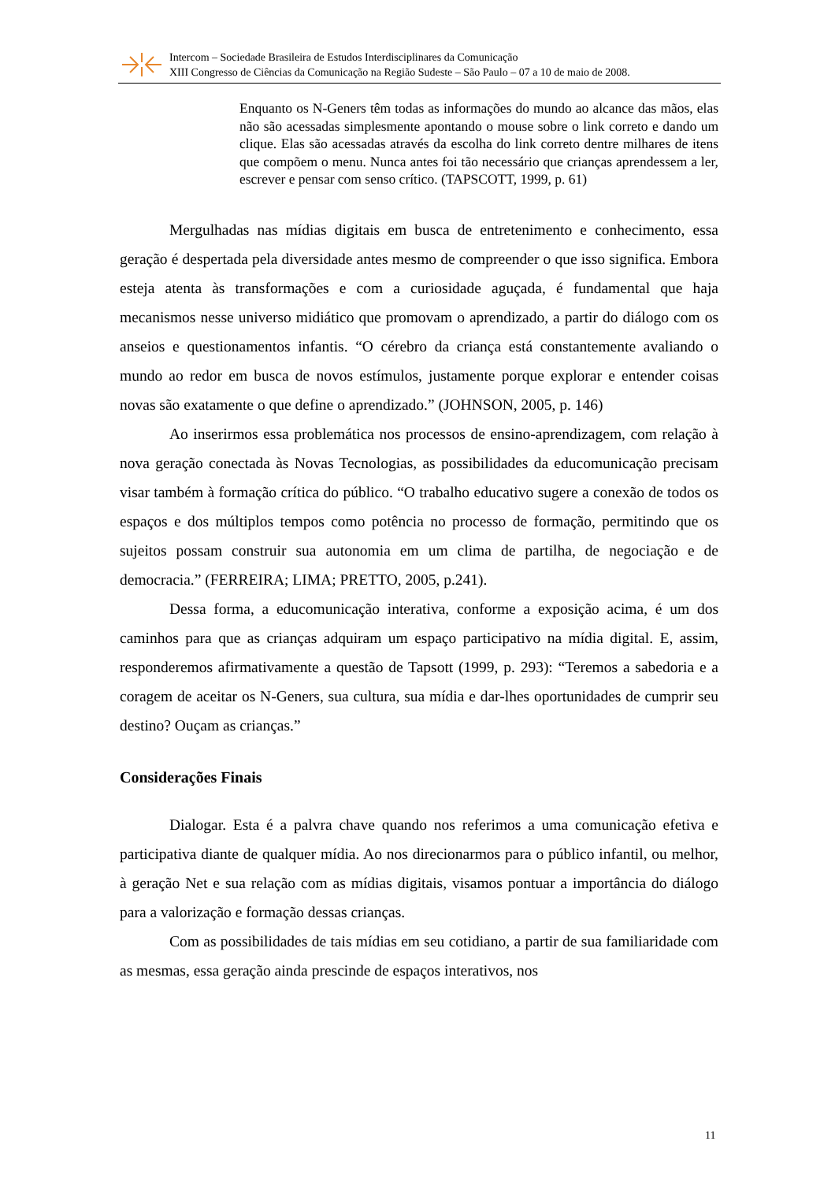Intercom – Sociedade Brasileira de Estudos Interdisciplinares da Comunicação
XIII Congresso de Ciências da Comunicação na Região Sudeste – São Paulo – 07 a 10 de maio de 2008.
Enquanto os N-Geners têm todas as informações do mundo ao alcance das mãos, elas não são acessadas simplesmente apontando o mouse sobre o link correto e dando um clique. Elas são acessadas através da escolha do link correto dentre milhares de itens que compõem o menu. Nunca antes foi tão necessário que crianças aprendessem a ler, escrever e pensar com senso crítico. (TAPSCOTT, 1999, p. 61)
Mergulhadas nas mídias digitais em busca de entretenimento e conhecimento, essa geração é despertada pela diversidade antes mesmo de compreender o que isso significa. Embora esteja atenta às transformações e com a curiosidade aguçada, é fundamental que haja mecanismos nesse universo midiático que promovam o aprendizado, a partir do diálogo com os anseios e questionamentos infantis. “O cérebro da criança está constantemente avaliando o mundo ao redor em busca de novos estímulos, justamente porque explorar e entender coisas novas são exatamente o que define o aprendizado.” (JOHNSON, 2005, p. 146)
Ao inserirmos essa problemática nos processos de ensino-aprendizagem, com relação à nova geração conectada às Novas Tecnologias, as possibilidades da educomunicação precisam visar também à formação crítica do público. “O trabalho educativo sugere a conexão de todos os espaços e dos múltiplos tempos como potência no processo de formação, permitindo que os sujeitos possam construir sua autonomia em um clima de partilha, de negociação e de democracia.” (FERREIRA; LIMA; PRETTO, 2005, p.241).
Dessa forma, a educomunicação interativa, conforme a exposição acima, é um dos caminhos para que as crianças adquiram um espaço participativo na mídia digital. E, assim, responderemos afirmativamente a questão de Tapsott (1999, p. 293): “Teremos a sabedoria e a coragem de aceitar os N-Geners, sua cultura, sua mídia e dar-lhes oportunidades de cumprir seu destino? Ouçam as crianças.”
Considerações Finais
Dialogar. Esta é a palvra chave quando nos referimos a uma comunicação efetiva e participativa diante de qualquer mídia. Ao nos direcionarmos para o público infantil, ou melhor, à geração Net e sua relação com as mídias digitais, visamos pontuar a importância do diálogo para a valorização e formação dessas crianças.
Com as possibilidades de tais mídias em seu cotidiano, a partir de sua familiaridade com as mesmas, essa geração ainda prescinde de espaços interativos, nos
11